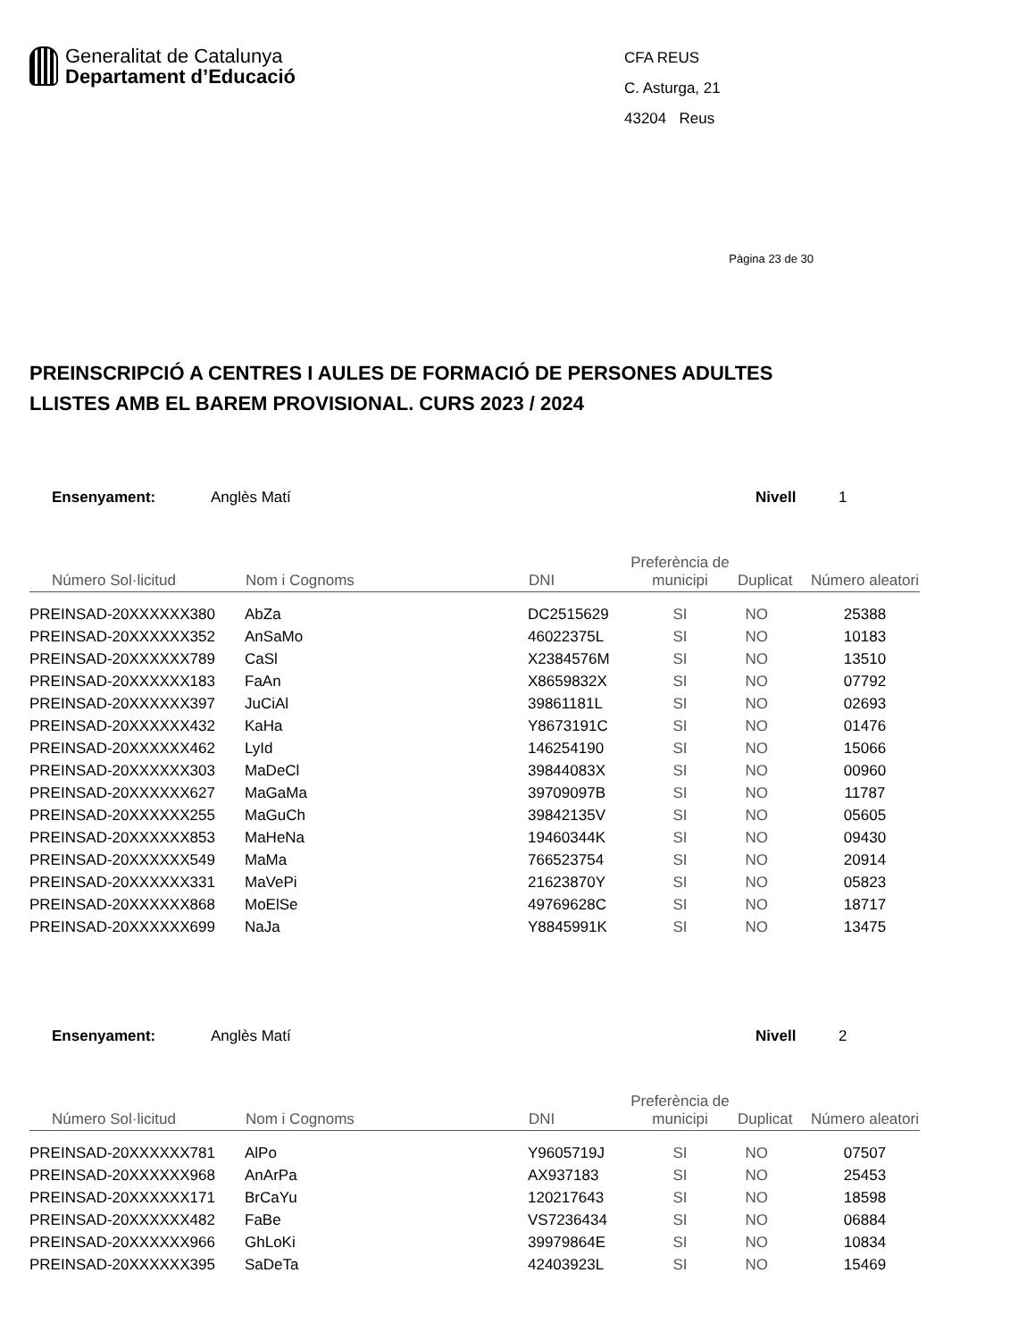Generalitat de Catalunya
Departament d’Educació
CFA REUS
C. Asturga, 21
43204 Reus
Pàgina 23 de 30
PREINSCRIPCIÓ A CENTRES I AULES DE FORMACIÓ DE PERSONES ADULTES
LLISTES AMB EL BAREM PROVISIONAL. CURS 2023 / 2024
Ensenyament: Anglès Matí Nivell 1
| Número Sol·licitud | Nom i Cognoms | DNI | Preferència de municipi | Duplicat | Número aleatori |
| --- | --- | --- | --- | --- | --- |
| PREINSAD-20XXXXXX380 | AbZa | DC2515629 | SI | NO | 25388 |
| PREINSAD-20XXXXXX352 | AnSaMo | 46022375L | SI | NO | 10183 |
| PREINSAD-20XXXXXX789 | CaSl | X2384576M | SI | NO | 13510 |
| PREINSAD-20XXXXXX183 | FaAn | X8659832X | SI | NO | 07792 |
| PREINSAD-20XXXXXX397 | JuCiAl | 39861181L | SI | NO | 02693 |
| PREINSAD-20XXXXXX432 | KaHa | Y8673191C | SI | NO | 01476 |
| PREINSAD-20XXXXXX462 | LyId | 146254190 | SI | NO | 15066 |
| PREINSAD-20XXXXXX303 | MaDeCl | 39844083X | SI | NO | 00960 |
| PREINSAD-20XXXXXX627 | MaGaMa | 39709097B | SI | NO | 11787 |
| PREINSAD-20XXXXXX255 | MaGuCh | 39842135V | SI | NO | 05605 |
| PREINSAD-20XXXXXX853 | MaHeNa | 19460344K | SI | NO | 09430 |
| PREINSAD-20XXXXXX549 | MaMa | 766523754 | SI | NO | 20914 |
| PREINSAD-20XXXXXX331 | MaVePi | 21623870Y | SI | NO | 05823 |
| PREINSAD-20XXXXXX868 | MoElSe | 49769628C | SI | NO | 18717 |
| PREINSAD-20XXXXXX699 | NaJa | Y8845991K | SI | NO | 13475 |
Ensenyament: Anglès Matí Nivell 2
| Número Sol·licitud | Nom i Cognoms | DNI | Preferència de municipi | Duplicat | Número aleatori |
| --- | --- | --- | --- | --- | --- |
| PREINSAD-20XXXXXX781 | AlPo | Y9605719J | SI | NO | 07507 |
| PREINSAD-20XXXXXX968 | AnArPa | AX937183 | SI | NO | 25453 |
| PREINSAD-20XXXXXX171 | BrCaYu | 120217643 | SI | NO | 18598 |
| PREINSAD-20XXXXXX482 | FaBe | VS7236434 | SI | NO | 06884 |
| PREINSAD-20XXXXXX966 | GhLoKi | 39979864E | SI | NO | 10834 |
| PREINSAD-20XXXXXX395 | SaDeTa | 42403923L | SI | NO | 15469 |